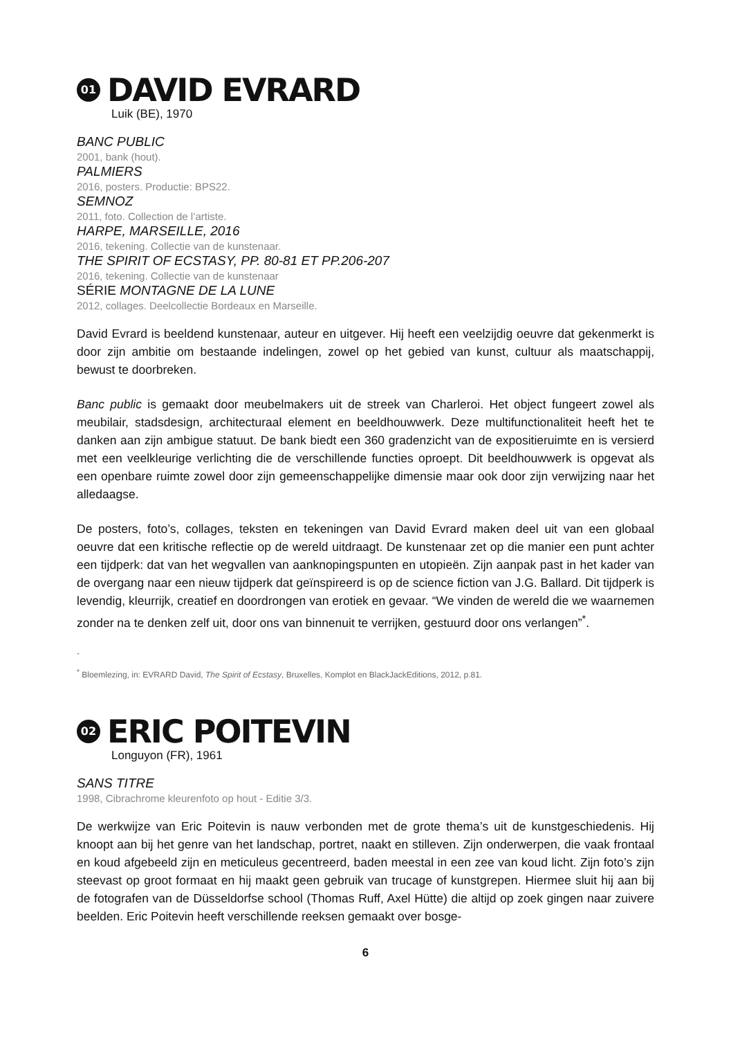01 DAVID EVRARD
Luik (BE), 1970
BANC PUBLIC
2001, bank (hout).
PALMIERS
2016, posters. Productie: BPS22.
SEMNOZ
2011, foto. Collection de l’artiste.
HARPE, MARSEILLE, 2016
2016, tekening. Collectie van de kunstenaar.
THE SPIRIT OF ECSTASY, PP. 80-81 ET PP.206-207
2016, tekening. Collectie van de kunstenaar
SÉRIE MONTAGNE DE LA LUNE
2012, collages. Deelcollectie Bordeaux en Marseille.
David Evrard is beeldend kunstenaar, auteur en uitgever. Hij heeft een veelzijdig oeuvre dat gekenmerkt is door zijn ambitie om bestaande indelingen, zowel op het gebied van kunst, cultuur als maatschappij, bewust te doorbreken.
Banc public is gemaakt door meubelmakers uit de streek van Charleroi. Het object fungeert zowel als meubilair, stadsdesign, architecturaal element en beeldhouwwerk. Deze multifunctionaliteit heeft het te danken aan zijn ambigue statuut. De bank biedt een 360 gradenzicht van de expositieruimte en is versierd met een veelkleurige verlichting die de verschillende functies oproept. Dit beeldhouwwerk is opgevat als een openbare ruimte zowel door zijn gemeenschappelijke dimensie maar ook door zijn verwijzing naar het alledaagse.
De posters, foto’s, collages, teksten en tekeningen van David Evrard maken deel uit van een globaal oeuvre dat een kritische reflectie op de wereld uitdraagt. De kunstenaar zet op die manier een punt achter een tijdperk: dat van het wegvallen van aanknopingspunten en utopieën. Zijn aanpak past in het kader van de overgang naar een nieuw tijdperk dat geïnspireerd is op de science fiction van J.G. Ballard. Dit tijdperk is levendig, kleurrijk, creatief en doordrongen van erotiek en gevaar. “We vinden de wereld die we waarnemen zonder na te denken zelf uit, door ons van binnenuit te verrijken, gestuurd door ons verlangen”<sup>*</sup>.
-
<sup>*</sup> Bloemlezing, in: EVRARD David, The Spirit of Ecstasy, Bruxelles, Komplot en BlackJackEditions, 2012, p.81.
02 ERIC POITEVIN
Longuyon (FR), 1961
SANS TITRE
1998, Cibrachrome kleurenfoto op hout - Editie 3/3.
De werkwijze van Eric Poitevin is nauw verbonden met de grote thema’s uit de kunstgeschiedenis. Hij knoopt aan bij het genre van het landschap, portret, naakt en stilleven. Zijn onderwerpen, die vaak frontaal en koud afgebeeld zijn en meticuleus gecentreerd, baden meestal in een zee van koud licht. Zijn foto’s zijn steevast op groot formaat en hij maakt geen gebruik van trucage of kunstgrepen. Hiermee sluit hij aan bij de fotografen van de Düsseldorfse school (Thomas Ruff, Axel Hütte) die altijd op zoek gingen naar zuivere beelden. Eric Poitevin heeft verschillende reeksen gemaakt over bosge-
6